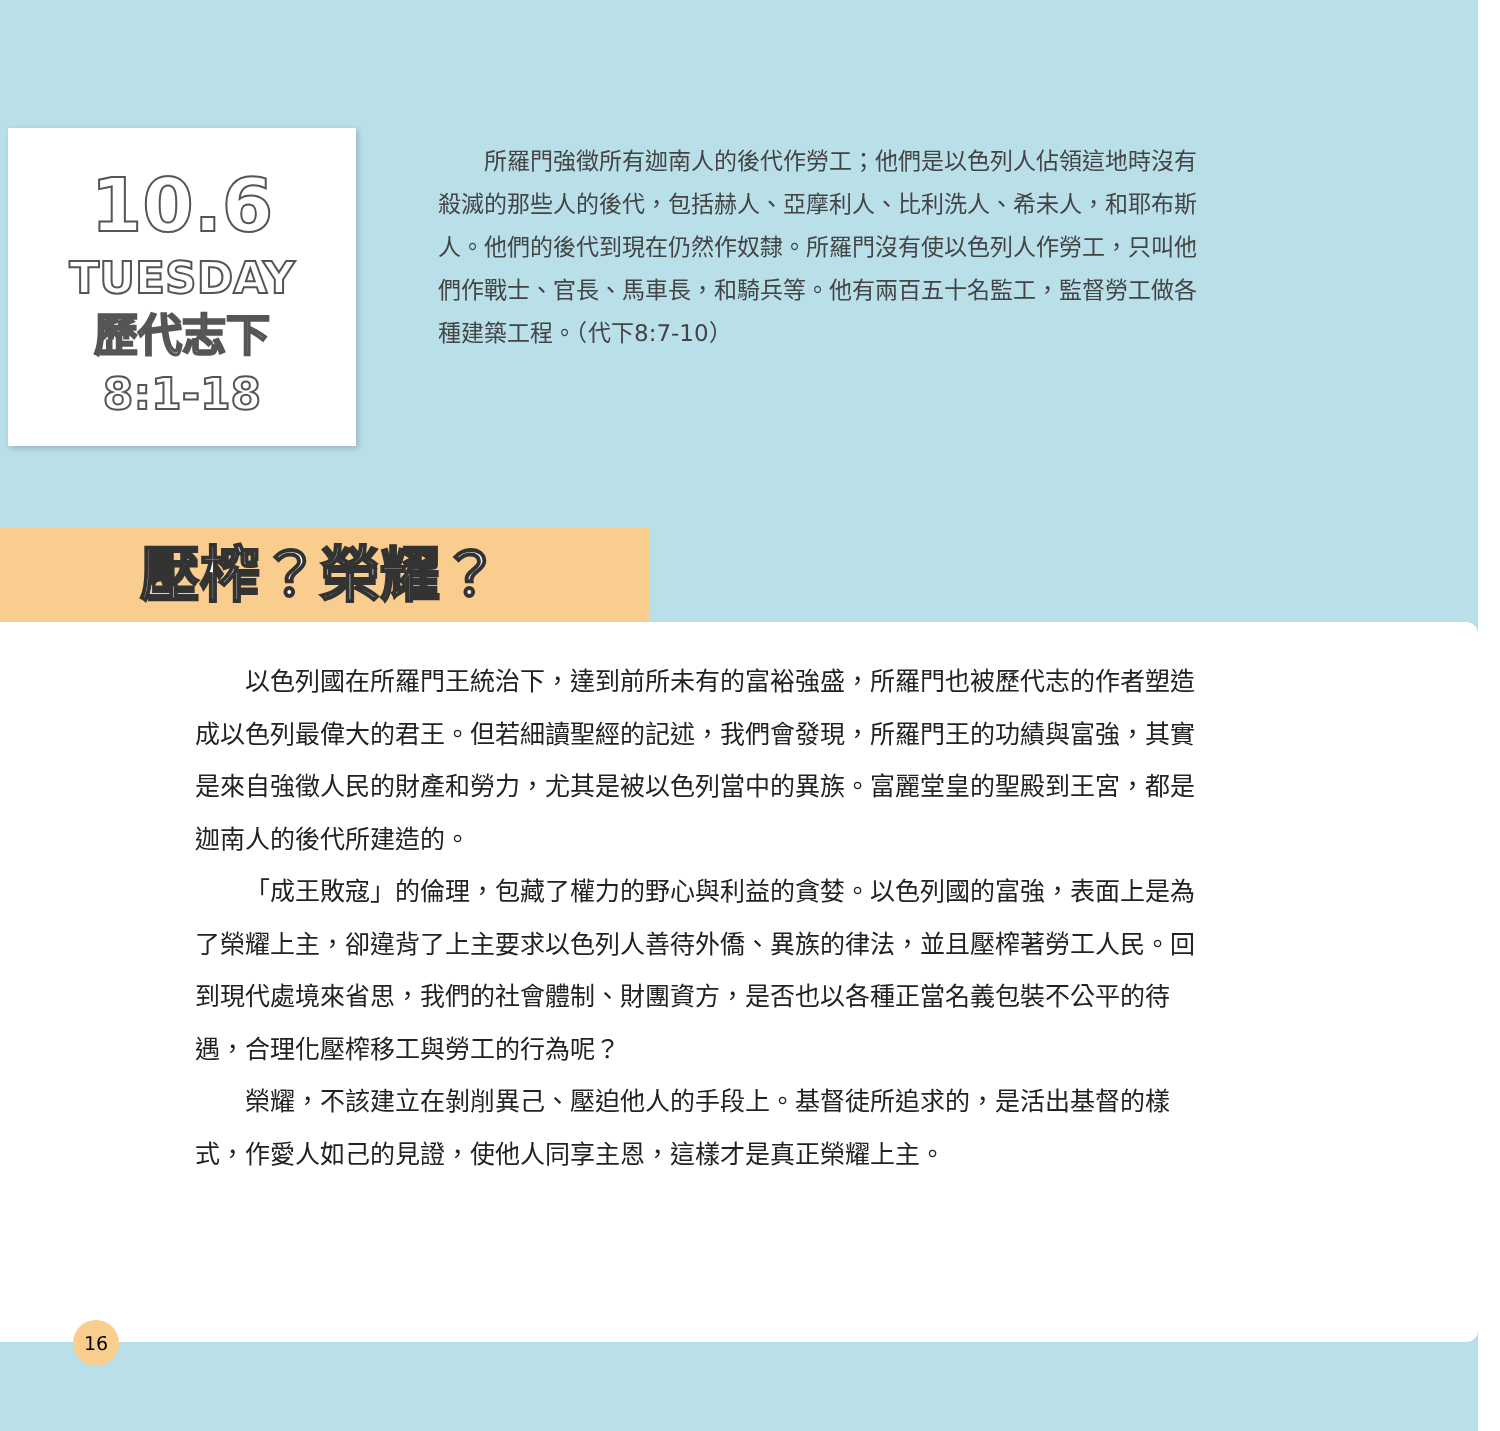10.6
TUESDAY
歷代志下
8:1-18
所羅門強徵所有迦南人的後代作勞工；他們是以色列人佔領這地時沒有殺滅的那些人的後代，包括赫人、亞摩利人、比利洗人、希未人，和耶布斯人。他們的後代到現在仍然作奴隸。所羅門沒有使以色列人作勞工，只叫他們作戰士、官長、馬車長，和騎兵等。他有兩百五十名監工，監督勞工做各種建築工程。（代下8:7-10）
壓榨？榮耀？
以色列國在所羅門王統治下，達到前所未有的富裕強盛，所羅門也被歷代志的作者塑造成以色列最偉大的君王。但若細讀聖經的記述，我們會發現，所羅門王的功績與富強，其實是來自強徵人民的財產和勞力，尤其是被以色列當中的異族。富麗堂皇的聖殿到王宮，都是迦南人的後代所建造的。
「成王敗寇」的倫理，包藏了權力的野心與利益的貪婪。以色列國的富強，表面上是為了榮耀上主，卻違背了上主要求以色列人善待外僑、異族的律法，並且壓榨著勞工人民。回到現代處境來省思，我們的社會體制、財團資方，是否也以各種正當名義包裝不公平的待遇，合理化壓榨移工與勞工的行為呢？
榮耀，不該建立在剝削異己、壓迫他人的手段上。基督徒所追求的，是活出基督的樣式，作愛人如己的見證，使他人同享主恩，這樣才是真正榮耀上主。
16